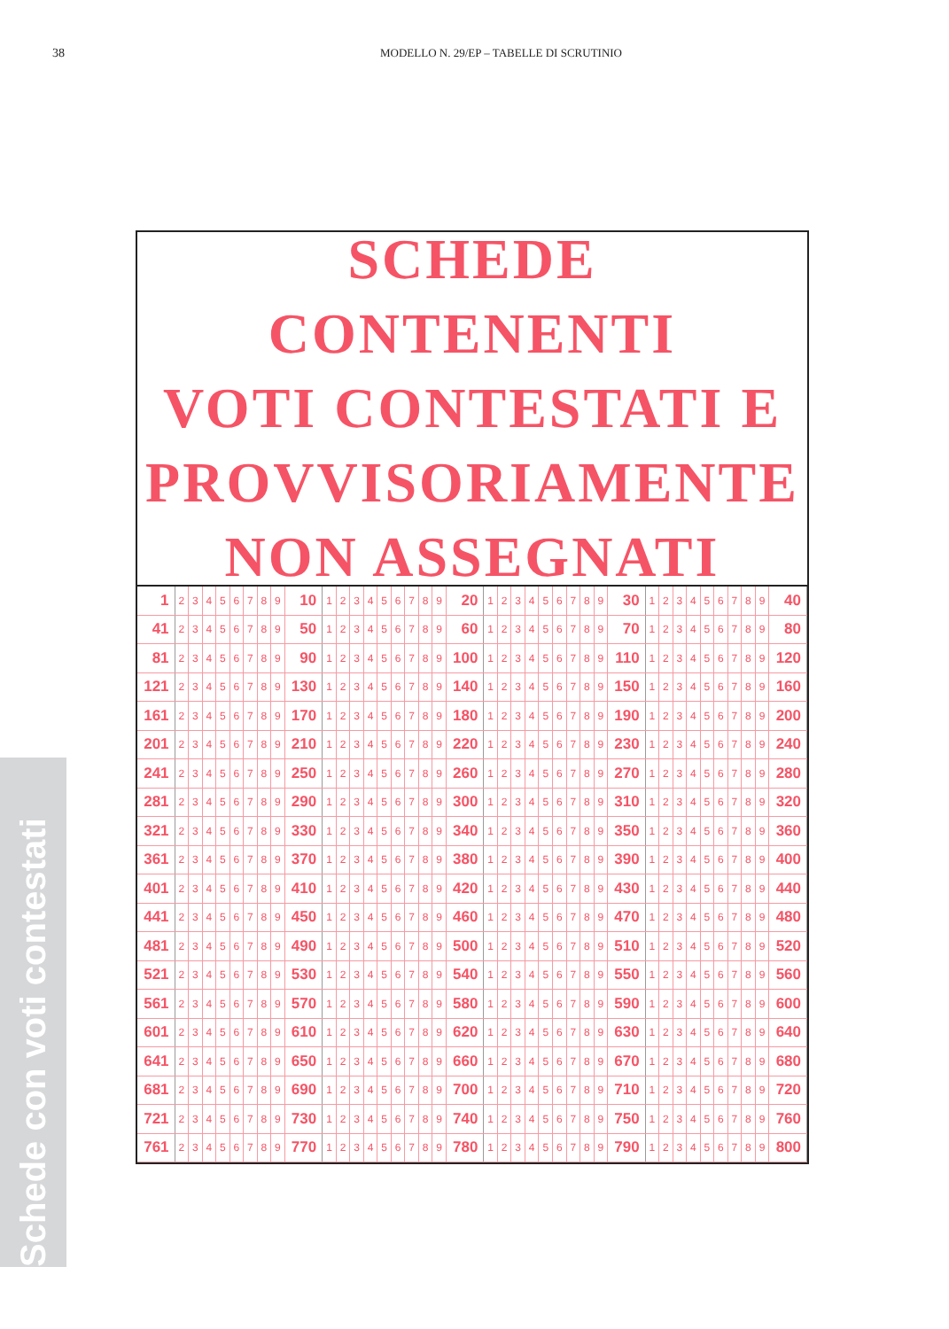38 MODELLO N. 29/EP – TABELLE DI SCRUTINIO
Schede con voti contestati
SCHEDE CONTENENTI
VOTI CONTESTATI E
PROVVISORIAMENTE
NON ASSEGNATI
| 1 | 2 | 3 | 4 | 5 | 6 | 7 | 8 | 9 | 10 | 1 | 2 | 3 | 4 | 5 | 6 | 7 | 8 | 9 | 20 | 1 | 2 | 3 | 4 | 5 | 6 | 7 | 8 | 9 | 30 | 1 | 2 | 3 | 4 | 5 | 6 | 7 | 8 | 9 | 40 |
| 41 | 2 | 3 | 4 | 5 | 6 | 7 | 8 | 9 | 50 | 1 | 2 | 3 | 4 | 5 | 6 | 7 | 8 | 9 | 60 | 1 | 2 | 3 | 4 | 5 | 6 | 7 | 8 | 9 | 70 | 1 | 2 | 3 | 4 | 5 | 6 | 7 | 8 | 9 | 80 |
| 81 | 2 | 3 | 4 | 5 | 6 | 7 | 8 | 9 | 90 | 1 | 2 | 3 | 4 | 5 | 6 | 7 | 8 | 9 | 100 | 1 | 2 | 3 | 4 | 5 | 6 | 7 | 8 | 9 | 110 | 1 | 2 | 3 | 4 | 5 | 6 | 7 | 8 | 9 | 120 |
| 121 | 2 | 3 | 4 | 5 | 6 | 7 | 8 | 9 | 130 | 1 | 2 | 3 | 4 | 5 | 6 | 7 | 8 | 9 | 140 | 1 | 2 | 3 | 4 | 5 | 6 | 7 | 8 | 9 | 150 | 1 | 2 | 3 | 4 | 5 | 6 | 7 | 8 | 9 | 160 |
| 161 | 2 | 3 | 4 | 5 | 6 | 7 | 8 | 9 | 170 | 1 | 2 | 3 | 4 | 5 | 6 | 7 | 8 | 9 | 180 | 1 | 2 | 3 | 4 | 5 | 6 | 7 | 8 | 9 | 190 | 1 | 2 | 3 | 4 | 5 | 6 | 7 | 8 | 9 | 200 |
| 201 | 2 | 3 | 4 | 5 | 6 | 7 | 8 | 9 | 210 | 1 | 2 | 3 | 4 | 5 | 6 | 7 | 8 | 9 | 220 | 1 | 2 | 3 | 4 | 5 | 6 | 7 | 8 | 9 | 230 | 1 | 2 | 3 | 4 | 5 | 6 | 7 | 8 | 9 | 240 |
| 241 | 2 | 3 | 4 | 5 | 6 | 7 | 8 | 9 | 250 | 1 | 2 | 3 | 4 | 5 | 6 | 7 | 8 | 9 | 260 | 1 | 2 | 3 | 4 | 5 | 6 | 7 | 8 | 9 | 270 | 1 | 2 | 3 | 4 | 5 | 6 | 7 | 8 | 9 | 280 |
| 281 | 2 | 3 | 4 | 5 | 6 | 7 | 8 | 9 | 290 | 1 | 2 | 3 | 4 | 5 | 6 | 7 | 8 | 9 | 300 | 1 | 2 | 3 | 4 | 5 | 6 | 7 | 8 | 9 | 310 | 1 | 2 | 3 | 4 | 5 | 6 | 7 | 8 | 9 | 320 |
| 321 | 2 | 3 | 4 | 5 | 6 | 7 | 8 | 9 | 330 | 1 | 2 | 3 | 4 | 5 | 6 | 7 | 8 | 9 | 340 | 1 | 2 | 3 | 4 | 5 | 6 | 7 | 8 | 9 | 350 | 1 | 2 | 3 | 4 | 5 | 6 | 7 | 8 | 9 | 360 |
| 361 | 2 | 3 | 4 | 5 | 6 | 7 | 8 | 9 | 370 | 1 | 2 | 3 | 4 | 5 | 6 | 7 | 8 | 9 | 380 | 1 | 2 | 3 | 4 | 5 | 6 | 7 | 8 | 9 | 390 | 1 | 2 | 3 | 4 | 5 | 6 | 7 | 8 | 9 | 400 |
| 401 | 2 | 3 | 4 | 5 | 6 | 7 | 8 | 9 | 410 | 1 | 2 | 3 | 4 | 5 | 6 | 7 | 8 | 9 | 420 | 1 | 2 | 3 | 4 | 5 | 6 | 7 | 8 | 9 | 430 | 1 | 2 | 3 | 4 | 5 | 6 | 7 | 8 | 9 | 440 |
| 441 | 2 | 3 | 4 | 5 | 6 | 7 | 8 | 9 | 450 | 1 | 2 | 3 | 4 | 5 | 6 | 7 | 8 | 9 | 460 | 1 | 2 | 3 | 4 | 5 | 6 | 7 | 8 | 9 | 470 | 1 | 2 | 3 | 4 | 5 | 6 | 7 | 8 | 9 | 480 |
| 481 | 2 | 3 | 4 | 5 | 6 | 7 | 8 | 9 | 490 | 1 | 2 | 3 | 4 | 5 | 6 | 7 | 8 | 9 | 500 | 1 | 2 | 3 | 4 | 5 | 6 | 7 | 8 | 9 | 510 | 1 | 2 | 3 | 4 | 5 | 6 | 7 | 8 | 9 | 520 |
| 521 | 2 | 3 | 4 | 5 | 6 | 7 | 8 | 9 | 530 | 1 | 2 | 3 | 4 | 5 | 6 | 7 | 8 | 9 | 540 | 1 | 2 | 3 | 4 | 5 | 6 | 7 | 8 | 9 | 550 | 1 | 2 | 3 | 4 | 5 | 6 | 7 | 8 | 9 | 560 |
| 561 | 2 | 3 | 4 | 5 | 6 | 7 | 8 | 9 | 570 | 1 | 2 | 3 | 4 | 5 | 6 | 7 | 8 | 9 | 580 | 1 | 2 | 3 | 4 | 5 | 6 | 7 | 8 | 9 | 590 | 1 | 2 | 3 | 4 | 5 | 6 | 7 | 8 | 9 | 600 |
| 601 | 2 | 3 | 4 | 5 | 6 | 7 | 8 | 9 | 610 | 1 | 2 | 3 | 4 | 5 | 6 | 7 | 8 | 9 | 620 | 1 | 2 | 3 | 4 | 5 | 6 | 7 | 8 | 9 | 630 | 1 | 2 | 3 | 4 | 5 | 6 | 7 | 8 | 9 | 640 |
| 641 | 2 | 3 | 4 | 5 | 6 | 7 | 8 | 9 | 650 | 1 | 2 | 3 | 4 | 5 | 6 | 7 | 8 | 9 | 660 | 1 | 2 | 3 | 4 | 5 | 6 | 7 | 8 | 9 | 670 | 1 | 2 | 3 | 4 | 5 | 6 | 7 | 8 | 9 | 680 |
| 681 | 2 | 3 | 4 | 5 | 6 | 7 | 8 | 9 | 690 | 1 | 2 | 3 | 4 | 5 | 6 | 7 | 8 | 9 | 700 | 1 | 2 | 3 | 4 | 5 | 6 | 7 | 8 | 9 | 710 | 1 | 2 | 3 | 4 | 5 | 6 | 7 | 8 | 9 | 720 |
| 721 | 2 | 3 | 4 | 5 | 6 | 7 | 8 | 9 | 730 | 1 | 2 | 3 | 4 | 5 | 6 | 7 | 8 | 9 | 740 | 1 | 2 | 3 | 4 | 5 | 6 | 7 | 8 | 9 | 750 | 1 | 2 | 3 | 4 | 5 | 6 | 7 | 8 | 9 | 760 |
| 761 | 2 | 3 | 4 | 5 | 6 | 7 | 8 | 9 | 770 | 1 | 2 | 3 | 4 | 5 | 6 | 7 | 8 | 9 | 780 | 1 | 2 | 3 | 4 | 5 | 6 | 7 | 8 | 9 | 790 | 1 | 2 | 3 | 4 | 5 | 6 | 7 | 8 | 9 | 800 |